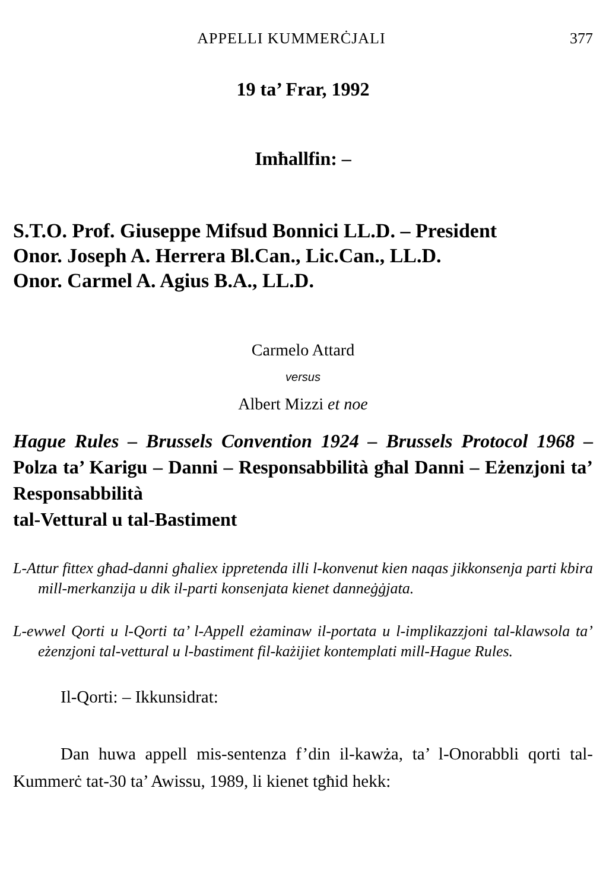APPELLI KUMMERĊJALI 377
19 ta’ Frar, 1992
Imħallfin: –
S.T.O. Prof. Giuseppe Mifsud Bonnici LL.D. – President
Onor. Joseph A. Herrera Bl.Can., Lic.Can., LL.D.
Onor. Carmel A. Agius B.A., LL.D.
Carmelo Attard
versus
Albert Mizzi et noe
Hague Rules – Brussels Convention 1924 – Brussels Protocol 1968 – Polza ta’ Karigu – Danni – Responsabbilità għal Danni – Eżenzjoni ta’ Responsabbilità
tal-Vettural u tal-Bastiment
L-Attur fittex għad-danni għaliex ippretenda illi l-konvenut kien naqas jikkonsenja parti kbira mill-merkanzija u dik il-parti konsenjata kienet danneġġjata.
L-ewwel Qorti u l-Qorti ta’ l-Appell eżaminaw il-portata u l-implikazzjoni tal-klawsola ta’ eżenzjoni tal-vettural u l-bastiment fil-każijiet kontemplati mill-Hague Rules.
Il-Qorti: – Ikkunsidrat:
Dan huwa appell mis-sentenza f’din il-kawża, ta’ l-Onorabbli qorti tal-Kummerċ tat-30 ta’ Awissu, 1989, li kienet tgħid hekk: